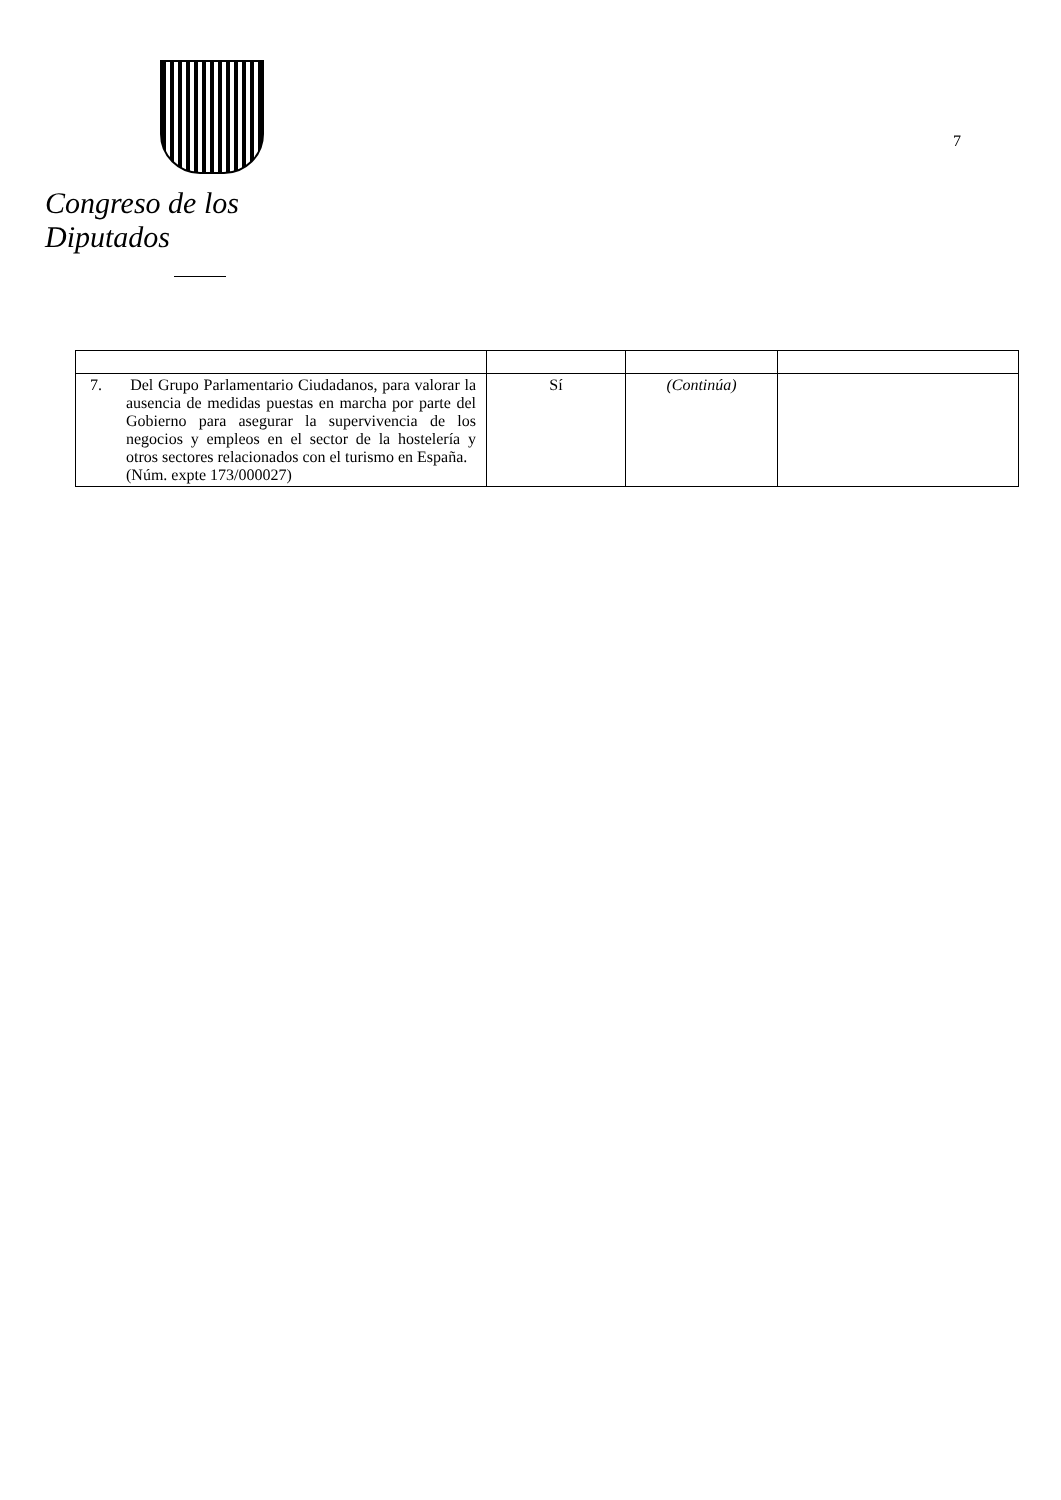Congreso de los Diputados
7
| 7. Del Grupo Parlamentario Ciudadanos, para valorar la ausencia de medidas puestas en marcha por parte del Gobierno para asegurar la supervivencia de los negocios y empleos en el sector de la hostelería y otros sectores relacionados con el turismo en España. (Núm. expte 173/000027) | Sí | (Continúa) | |